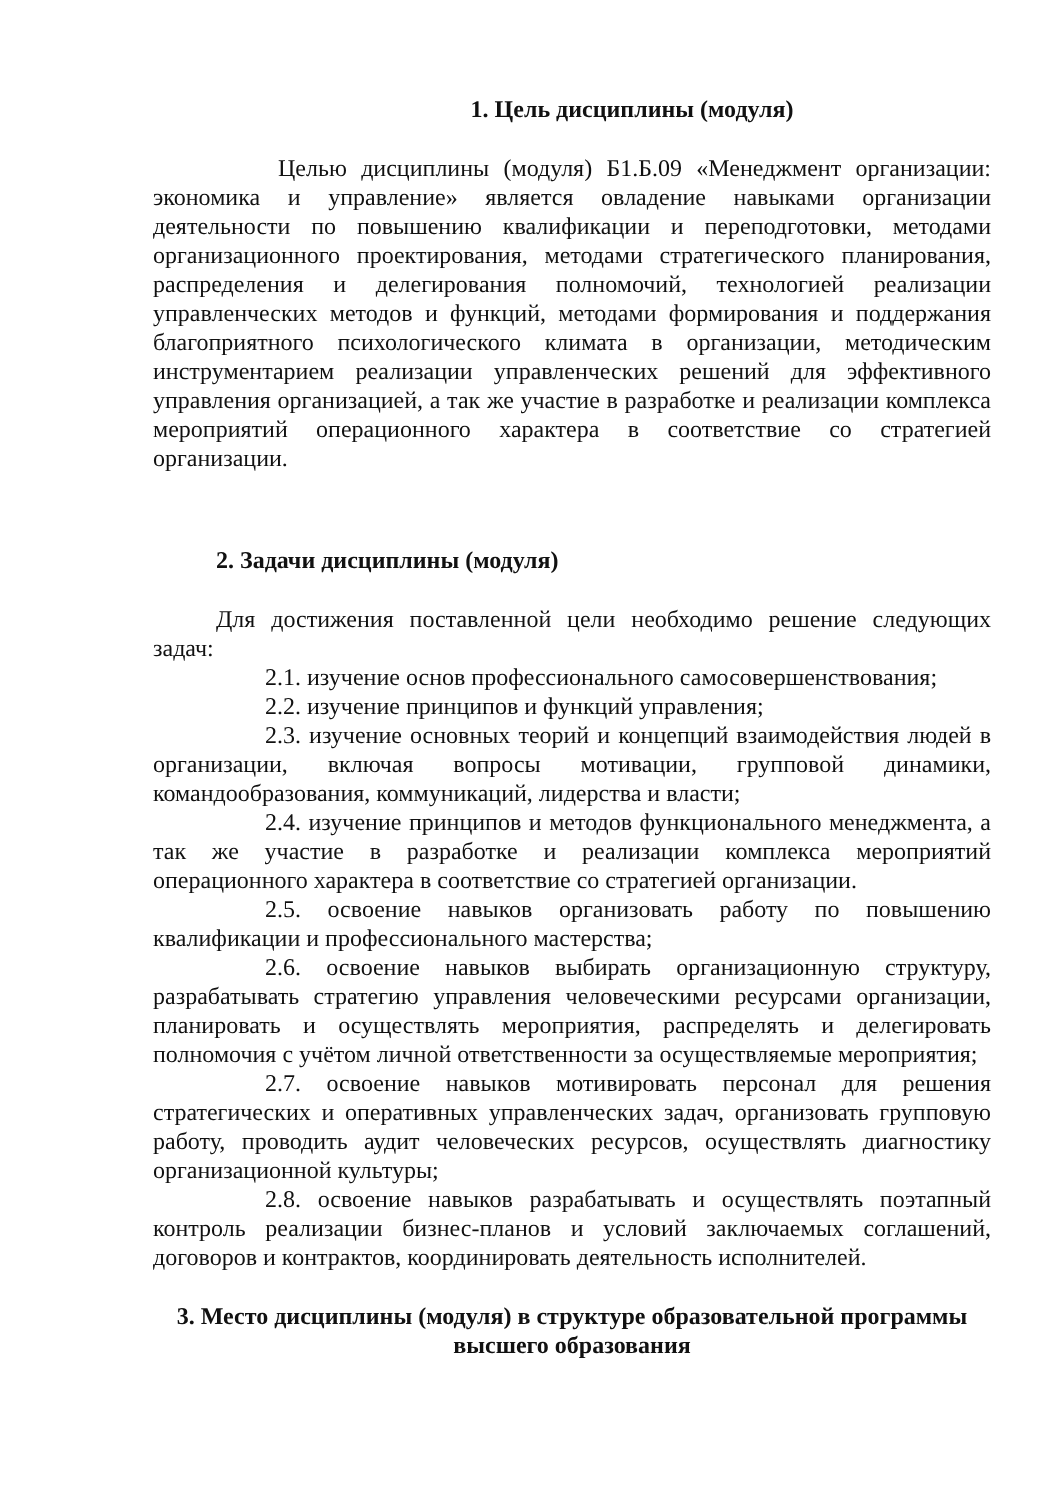1. Цель дисциплины (модуля)
Целью дисциплины (модуля) Б1.Б.09 «Менеджмент организации: экономика и управление» является овладение навыками организации деятельности по повышению квалификации и переподготовки, методами организационного проектирования, методами стратегического планирования, распределения и делегирования полномочий, технологией реализации управленческих методов и функций, методами формирования и поддержания благоприятного психологического климата в организации, методическим инструментарием реализации управленческих решений для эффективного управления организацией, а так же участие в разработке и реализации комплекса мероприятий операционного характера в соответствие со стратегией организации.
2. Задачи дисциплины (модуля)
Для достижения поставленной цели необходимо решение следующих задач:
2.1. изучение основ профессионального самосовершенствования;
2.2. изучение принципов и функций управления;
2.3. изучение основных теорий и концепций взаимодействия людей в организации, включая вопросы мотивации, групповой динамики, командообразования, коммуникаций, лидерства и власти;
2.4. изучение принципов и методов функционального менеджмента, а так же участие в разработке и реализации комплекса мероприятий операционного характера в соответствие со стратегией организации.
2.5. освоение навыков организовать работу по повышению квалификации и профессионального мастерства;
2.6. освоение навыков выбирать организационную структуру, разрабатывать стратегию управления человеческими ресурсами организации, планировать и осуществлять мероприятия, распределять и делегировать полномочия с учётом личной ответственности за осуществляемые мероприятия;
2.7. освоение навыков мотивировать персонал для решения стратегических и оперативных управленческих задач, организовать групповую работу, проводить аудит человеческих ресурсов, осуществлять диагностику организационной культуры;
2.8. освоение навыков разрабатывать и осуществлять поэтапный контроль реализации бизнес-планов и условий заключаемых соглашений, договоров и контрактов, координировать деятельность исполнителей.
3. Место дисциплины (модуля) в структуре образовательной программы высшего образования